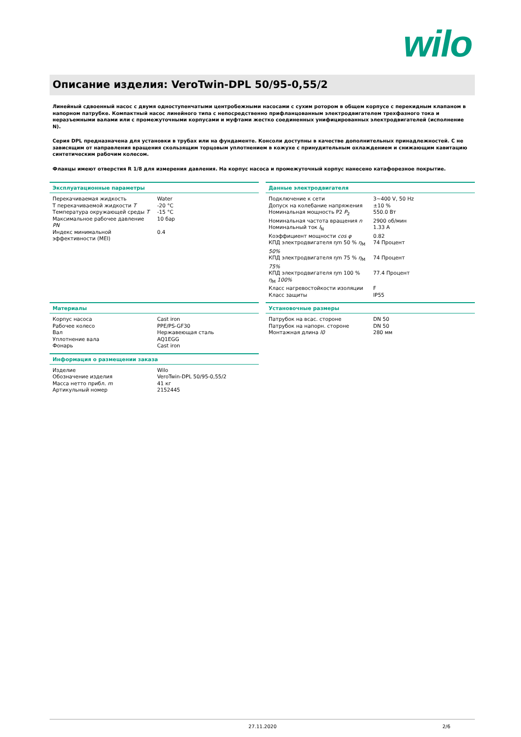wilo
Описание изделия: VeroTwin-DPL 50/95-0,55/2
Линейный сдвоенный насос с двумя одноступенчатыми центробежными насосами с сухим ротором в общем корпусе с перекидным клапаном в напорном патрубке. Компактный насос линейного типа с непосредственно прифланцованным электродвигателем трехфазного тока и неразъемными валами или с промежуточными корпусами и муфтами жестко соединенных унифицированных электродвигателей (исполнение N).
Серия DPL предназначена для установки в трубах или на фундаменте. Консоли доступны в качестве дополнительных принадлежностей. С не зависящим от направления вращения скользящим торцовым уплотнением в кожухе с принудительным охлаждением и снижающим кавитацию синтетическим рабочим колесом.
Фланцы имеют отверстия R 1/8 для измерения давления. На корпус насоса и промежуточный корпус нанесено катафорезное покрытие.
Эксплуатационные параметры
| Перекачиваемая жидкость | Water |
| Т перекачиваемой жидкости T | -20 °C |
| Температура окружающей среды T | -15 °C |
| Максимальное рабочее давление PN | 10 бар |
| Индекс минимальной эффективности (MEI) | 0.4 |
Данные электродвигателя
| Подключение к сети | 3~400 V, 50 Hz |
| Допуск на колебание напряжения | ±10 % |
| Номинальная мощность P2 P<sub>2</sub> | 550.0 Вт |
| Номинальная частота вращения n | 2900 об/мин |
| Номинальный ток I<sub>N</sub> | 1.33 A |
| Коэффициент мощности cos φ | 0.82 |
| КПД электродвигателя ηm 50 % η<sub>M</sub> 50% | 74 Процент |
| КПД электродвигателя ηm 75 % η<sub>M</sub> 75% | 74 Процент |
| КПД электродвигателя ηm 100 % η<sub>M</sub> 100% | 77.4 Процент |
| Класс нагревостойкости изоляции | F |
| Класс защиты | IP55 |
Материалы
| Корпус насоса | Cast iron |
| Рабочее колесо | PPE/PS-GF30 |
| Вал | Нержавеющая сталь |
| Уплотнение вала | AQ1EGG |
| Фонарь | Cast iron |
Информация о размещении заказа
| Изделие | Wilo |
| Обозначение изделия | VeroTwin-DPL 50/95-0,55/2 |
| Масса нетто прибл. m | 41 кг |
| Артикульный номер | 2152445 |
Установочные размеры
| Патрубок на всас. стороне | DN 50 |
| Патрубок на напорн. стороне | DN 50 |
| Монтажная длина l0 | 280 мм |
27.11.2020 2/6